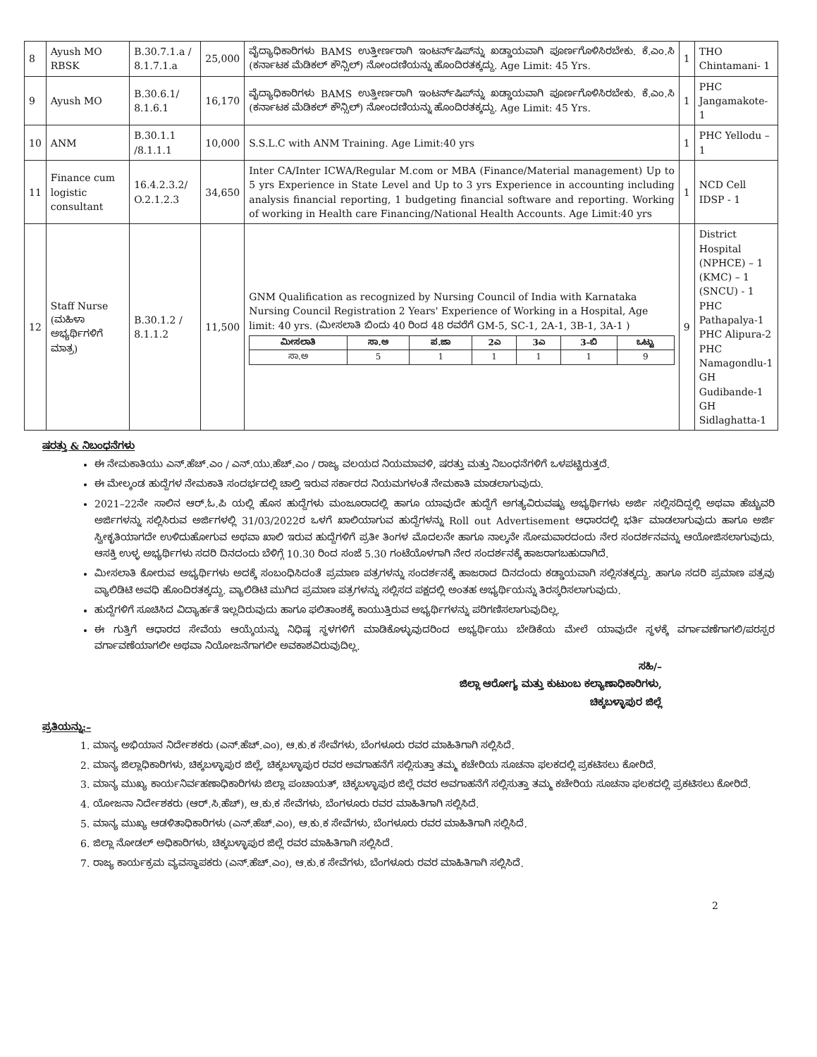| 8 | Ayush MO RBSK | B.30.7.1.a / 8.1.7.1.a | 25,000 | ವೈದ್ಯಾಧಿಕಾರಿಗಳು BAMS ಉತ್ತೀರ್ಣರಾಗಿ ಇಂಟರ್ನ್‌ಷಿಪ್‌ನ್ನು ಖಡ್ಡಾಯವಾಗಿ ಪೂರ್ಣಗೊಳಿಸಿರಬೇಕು. ಕೆ.ಎಂ.ಸಿ (ಕರ್ನಾಟಕ ಮೆಡಿಕಲ್ ಕೌನ್ಸಿಲ್) ನೋಂದಣಿಯನ್ನು ಹೊಂದಿರತಕ್ಕದ್ದು. Age Limit: 45 Yrs. | 1 | THO Chintamani- 1 |
| 9 | Ayush MO | B.30.6.1/ 8.1.6.1 | 16,170 | ವೈದ್ಯಾಧಿಕಾರಿಗಳು BAMS ಉತ್ತೀರ್ಣರಾಗಿ ಇಂಟರ್ನ್‌ಷಿಪ್‌ನ್ನು ಖಡ್ಡಾಯವಾಗಿ ಪೂರ್ಣಗೊಳಿಸಿರಬೇಕು. ಕೆ.ಎಂ.ಸಿ (ಕರ್ನಾಟಕ ಮೆಡಿಕಲ್ ಕೌನ್ಸಿಲ್) ನೋಂದಣಿಯನ್ನು ಹೊಂದಿರತಕ್ಕದ್ದು. Age Limit: 45 Yrs. | 1 | PHC Jangamakote-1 |
| 10 | ANM | B.30.1.1 /8.1.1.1 | 10,000 | S.S.L.C with ANM Training. Age Limit:40 yrs | 1 | PHC Yellodu – 1 |
| 11 | Finance cum logistic consultant | 16.4.2.3.2/ O.2.1.2.3 | 34,650 | Inter CA/Inter ICWA/Regular M.com or MBA (Finance/Material management) Up to 5 yrs Experience in State Level and Up to 3 yrs Experience in accounting including analysis financial reporting, 1 budgeting financial software and reporting. Working of working in Health care Financing/National Health Accounts. Age Limit:40 yrs | 1 | NCD Cell IDSP - 1 |
| 12 | Staff Nurse (ಮಹಿಳಾ ಅಭ್ಯರ್ಥಿಗಳಿಗೆ ಮಾತ್ರ) | B.30.1.2 / 8.1.1.2 | 11,500 | GNM Qualification as recognized by Nursing Council of India with Karnataka Nursing Council Registration 2 Years' Experience of Working in a Hospital, Age limit: 40 yrs. (ಮೀಸಲಾತಿ ಬಿಂದು 40 ರಿಂದ 48 ರವರೆಗೆ GM-5, SC-1, 2A-1, 3B-1, 3A-1 ) / ಮೀಸಲಾತಿ / ಸಾ.ಅ / ಪ.ಜಾ / 2ಎ / 3ಎ / 3–ಬಿ / ಒಟ್ಟು / / --- / --- / --- / --- / --- / --- / --- / / ಸಾ.ಅ / 5 / 1 / 1 / 1 / 1 / 9 / | 9 | District Hospital (NPHCE) – 1 (KMC) – 1 (SNCU) - 1 PHC Pathapalya-1 PHC Alipura-2 PHC Namagondlu-1 GH Gudibande-1 GH Sidlaghatta-1 |
ಷರತ್ತು & ನಿಬಂಧನೆಗಳು
ಈ ನೇಮಕಾತಿಯು ಎನ್.ಹೆಚ್.ಎಂ / ಎನ್.ಯು.ಹೆಚ್.ಎಂ / ರಾಜ್ಯ ವಲಯದ ನಿಯಮಾವಳಿ, ಷರತ್ತು ಮತ್ತು ನಿಬಂಧನೆಗಳಿಗೆ ಒಳಪಟ್ಟಿರುತ್ತದೆ.
ಈ ಮೇಲ್ಕಂಡ ಹುದ್ದೆಗಳ ನೇಮಕಾತಿ ಸಂದರ್ಭದಲ್ಲಿ ಚಾಲ್ತಿ ಇರುವ ಸರ್ಕಾರದ ನಿಯಮಗಳಂತೆ ನೇಮಕಾತಿ ಮಾಡಲಾಗುವುದು.
2021–22ನೇ ಸಾಲಿನ ಆರ್.ಓ.ಪಿ ಯಲ್ಲಿ ಹೊಸ ಹುದ್ದೆಗಳು ಮಂಜೂರಾದಲ್ಲಿ ಹಾಗೂ ಯಾವುದೇ ಹುದ್ದೆಗೆ ಅಗತ್ಯವಿರುವಷ್ಟು ಅಭ್ಯರ್ಥಿಗಳು ಅರ್ಜಿ ಸಲ್ಲಿಸದಿದ್ದಲ್ಲಿ ಅಥವಾ ಹೆಚ್ಚುವರಿ ಅರ್ಜಿಗಳನ್ನು ಸಲ್ಲಿಸಿರುವ ಅರ್ಜಿಗಳಲ್ಲಿ 31/03/2022ರ ಒಳಗೆ ಖಾಲಿಯಾಗುವ ಹುದ್ದೆಗಳನ್ನು Roll out Advertisement ಆಧಾರದಲ್ಲಿ ಭರ್ತಿ ಮಾಡಲಾಗುವುದು ಹಾಗೂ ಅರ್ಜಿ ಸ್ವೀಕೃತಿಯಾಗದೇ ಉಳಿದುಹೋಗುವ ಅಥವಾ ಖಾಲಿ ಇರುವ ಹುದ್ದೆಗಳಿಗೆ ಪ್ರತೀ ತಿಂಗಳ ಮೊದಲನೇ ಹಾಗೂ ನಾಲ್ಕನೇ ಸೋಮವಾರದಂದು ನೇರ ಸಂದರ್ಶನವನ್ನು ಆಯೋಜಿಸಲಾಗುವುದು. ಆಸಕ್ತಿ ಉಳ್ಳ ಅಭ್ಯರ್ಥಿಗಳು ಸದರಿ ದಿನದಂದು ಬೆಳಿಗ್ಗೆ 10.30 ರಿಂದ ಸಂಜೆ 5.30 ಗಂಟೆಯೊಳಗಾಗಿ ನೇರ ಸಂದರ್ಶನಕ್ಕೆ ಹಾಜರಾಗಬಹುದಾಗಿದೆ.
ಮೀಸಲಾತಿ ಕೋರುವ ಅಭ್ಯರ್ಥಿಗಳು ಅದಕ್ಕೆ ಸಂಬಂಧಿಸಿದಂತೆ ಪ್ರಮಾಣ ಪತ್ರಗಳನ್ನು ಸಂದರ್ಶನಕ್ಕೆ ಹಾಜರಾದ ದಿನದಂದು ಕಡ್ಡಾಯವಾಗಿ ಸಲ್ಲಿಸತಕ್ಕದ್ದು. ಹಾಗೂ ಸದರಿ ಪ್ರಮಾಣ ಪತ್ರವು ವ್ಯಾಲಿಡಿಟಿ ಅವಧಿ ಹೊಂದಿರತಕ್ಕದ್ದು. ವ್ಯಾಲಿಡಿಟಿ ಮುಗಿದ ಪ್ರಮಾಣ ಪತ್ರಗಳನ್ನು ಸಲ್ಲಿಸದ ಪಕ್ಷದಲ್ಲಿ ಅಂತಹ ಅಭ್ಯರ್ಥಿಯನ್ನು ತಿರಸ್ಕರಿಸಲಾಗುವುದು.
ಹುದ್ದೆಗಳಿಗೆ ಸೂಚಿಸಿದ ವಿದ್ಯಾರ್ಹತೆ ಇಲ್ಲದಿರುವುದು ಹಾಗೂ ಫಲಿತಾಂಶಕ್ಕೆ ಕಾಯುತ್ತಿರುವ ಅಭ್ಯರ್ಥಿಗಳನ್ನು ಪರಿಗಣಿಸಲಾಗುವುದಿಲ್ಲ.
ಈ ಗುತ್ತಿಗೆ ಆಧಾರದ ಸೇವೆಯ ಆಯ್ಕೆಯನ್ನು ನಿಧಿಷ್ಠ ಸ್ಥಳಗಳಿಗೆ ಮಾಡಿಕೊಳ್ಳುವುದರಿಂದ ಅಭ್ಯರ್ಥಿಯು ಬೇಡಿಕೆಯ ಮೇಲೆ ಯಾವುದೇ ಸ್ಥಳಕ್ಕೆ ವರ್ಗಾವಣೆಗಾಗಲಿ/ಪರಸ್ಪರ ವರ್ಗಾವಣೆಯಾಗಲೀ ಅಥವಾ ನಿಯೋಜನೆಗಾಗಲೀ ಅವಕಾಶವಿರುವುದಿಲ್ಲ.
ಸಹಿ/–
ಜಿಲ್ಲಾ ಆರೋಗ್ಯ ಮತ್ತು ಕುಟುಂಬ ಕಲ್ಯಾಣಾಧಿಕಾರಿಗಳು,
ಚಿಕ್ಕಬಳ್ಳಾಪುರ ಜಿಲ್ಲೆ
ಪ್ರತಿಯನ್ನು:–
1. ಮಾನ್ಯ ಅಭಿಯಾನ ನಿರ್ದೇಶಕರು (ಎನ್.ಹೆಚ್.ಎಂ), ಆ.ಕು.ಕ ಸೇವೆಗಳು, ಬೆಂಗಳೂರು ರವರ ಮಾಹಿತಿಗಾಗಿ ಸಲ್ಲಿಸಿದೆ.
2. ಮಾನ್ಯ ಜಿಲ್ಲಾಧಿಕಾರಿಗಳು, ಚಿಕ್ಕಬಳ್ಳಾಪುರ ಜಿಲ್ಲೆ, ಚಿಕ್ಕಬಳ್ಳಾಪುರ ರವರ ಅವಗಾಹನೆಗೆ ಸಲ್ಲಿಸುತ್ತಾ ತಮ್ಮ ಕಚೇರಿಯ ಸೂಚನಾ ಫಲಕದಲ್ಲಿ ಪ್ರಕಟಿಸಲು ಕೋರಿದೆ.
3. ಮಾನ್ಯ ಮುಖ್ಯ ಕಾರ್ಯನಿರ್ವಹಣಾಧಿಕಾರಿಗಳು ಜಿಲ್ಲಾ ಪಂಚಾಯತ್, ಚಿಕ್ಕಬಳ್ಳಾಪುರ ಜಿಲ್ಲೆ ರವರ ಅವಗಾಹನೆಗೆ ಸಲ್ಲಿಸುತ್ತಾ ತಮ್ಮ ಕಚೇರಿಯ ಸೂಚನಾ ಫಲಕದಲ್ಲಿ ಪ್ರಕಟಿಸಲು ಕೋರಿದೆ.
4. ಯೋಜನಾ ನಿರ್ದೇಶಕರು (ಆರ್.ಸಿ.ಹೆಚ್), ಆ.ಕು.ಕ ಸೇವೆಗಳು, ಬೆಂಗಳೂರು ರವರ ಮಾಹಿತಿಗಾಗಿ ಸಲ್ಲಿಸಿದೆ.
5. ಮಾನ್ಯ ಮುಖ್ಯ ಆಡಳಿತಾಧಿಕಾರಿಗಳು (ಎನ್.ಹೆಚ್.ಎಂ), ಆ.ಕು.ಕ ಸೇವೆಗಳು, ಬೆಂಗಳೂರು ರವರ ಮಾಹಿತಿಗಾಗಿ ಸಲ್ಲಿಸಿದೆ.
6. ಜಿಲ್ಲಾ ನೋಡಲ್ ಅಧಿಕಾರಿಗಳು, ಚಿಕ್ಕಬಳ್ಳಾಪುರ ಜಿಲ್ಲೆ ರವರ ಮಾಹಿತಿಗಾಗಿ ಸಲ್ಲಿಸಿದೆ.
7. ರಾಜ್ಯ ಕಾರ್ಯಕ್ರಮ ವ್ಯವಸ್ಥಾಪಕರು (ಎನ್.ಹೆಚ್.ಎಂ), ಆ.ಕು.ಕ ಸೇವೆಗಳು, ಬೆಂಗಳೂರು ರವರ ಮಾಹಿತಿಗಾಗಿ ಸಲ್ಲಿಸಿದೆ.
2